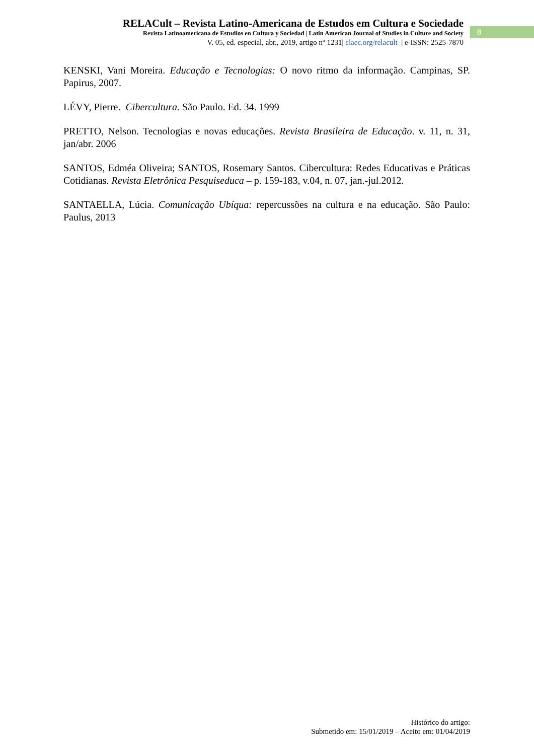RELACult – Revista Latino-Americana de Estudos em Cultura e Sociedade
Revista Latinoamericana de Estudios en Cultura y Sociedad | Latin American Journal of Studies in Culture and Society
V. 05, ed. especial, abr., 2019, artigo nº 1231| claec.org/relacult | e-ISSN: 2525-7870
8
KENSKI, Vani Moreira. Educação e Tecnologias: O novo ritmo da informação. Campinas, SP. Papirus, 2007.
LÉVY, Pierre. Cibercultura. São Paulo. Ed. 34. 1999
PRETTO, Nelson. Tecnologias e novas educações. Revista Brasileira de Educação. v. 11, n. 31, jan/abr. 2006
SANTOS, Edméa Oliveira; SANTOS, Rosemary Santos. Cibercultura: Redes Educativas e Práticas Cotidianas. Revista Eletrônica Pesquiseduca – p. 159-183, v.04, n. 07, jan.-jul.2012.
SANTAELLA, Lúcia. Comunicação Ubíqua: repercussões na cultura e na educação. São Paulo: Paulus, 2013
Histórico do artigo:
Submetido em: 15/01/2019 – Aceito em: 01/04/2019